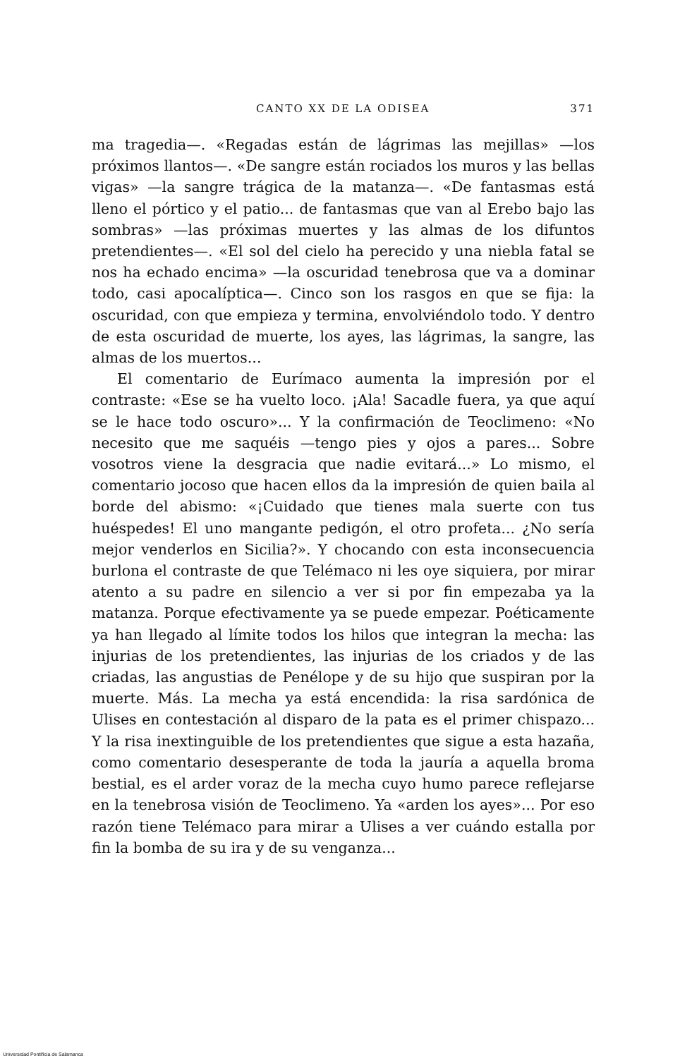CANTO XX DE LA ODISEA 371
ma tragedia—. «Regadas están de lágrimas las mejillas» —los próximos llantos—. «De sangre están rociados los muros y las bellas vigas» —la sangre trágica de la matanza—. «De fantasmas está lleno el pórtico y el patio... de fantasmas que van al Erebo bajo las sombras» —las próximas muertes y las almas de los difuntos pretendientes—. «El sol del cielo ha perecido y una niebla fatal se nos ha echado encima» —la oscuridad tenebrosa que va a dominar todo, casi apocalíptica—. Cinco son los rasgos en que se fija: la oscuridad, con que empieza y termina, envolviéndolo todo. Y dentro de esta oscuridad de muerte, los ayes, las lágrimas, la sangre, las almas de los muertos...
El comentario de Eurímaco aumenta la impresión por el contraste: «Ese se ha vuelto loco. ¡Ala! Sacadle fuera, ya que aquí se le hace todo oscuro»... Y la confirmación de Teoclimeno: «No necesito que me saquéis —tengo pies y ojos a pares... Sobre vosotros viene la desgracia que nadie evitará...» Lo mismo, el comentario jocoso que hacen ellos da la impresión de quien baila al borde del abismo: «¡Cuidado que tienes mala suerte con tus huéspedes! El uno mangante pedigón, el otro profeta... ¿No sería mejor venderlos en Sicilia?». Y chocando con esta inconsecuencia burlona el contraste de que Telémaco ni les oye siquiera, por mirar atento a su padre en silencio a ver si por fin empezaba ya la matanza. Porque efectivamente ya se puede empezar. Poéticamente ya han llegado al límite todos los hilos que integran la mecha: las injurias de los pretendientes, las injurias de los criados y de las criadas, las angustias de Penélope y de su hijo que suspiran por la muerte. Más. La mecha ya está encendida: la risa sardónica de Ulises en contestación al disparo de la pata es el primer chispazo... Y la risa inextinguible de los pretendientes que sigue a esta hazaña, como comentario desesperante de toda la jauría a aquella broma bestial, es el arder voraz de la mecha cuyo humo parece reflejarse en la tenebrosa visión de Teoclimeno. Ya «arden los ayes»... Por eso razón tiene Telémaco para mirar a Ulises a ver cuándo estalla por fin la bomba de su ira y de su venganza...
Universidad Pontificia de Salamanca